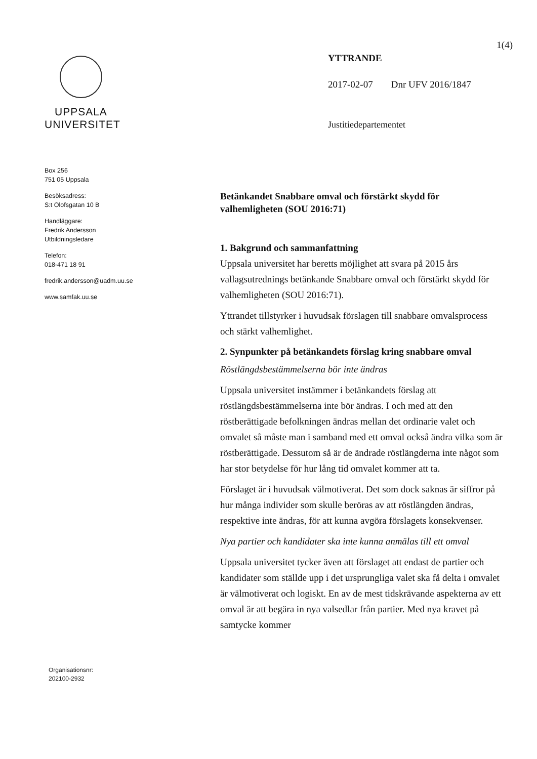UPPSALA
UNIVERSITET
Box 256
751 05 Uppsala
Besöksadress:
S:t Olofsgatan 10 B
Handläggare:
Fredrik Andersson
Utbildningsledare
Telefon:
018-471 18 91
fredrik.andersson@uadm.uu.se
www.samfak.uu.se
Organisationsnr:
202100-2932
1(4)
YTTRANDE
2017-02-07 Dnr UFV 2016/1847
Justitiedepartementet
Betänkandet Snabbare omval och förstärkt skydd för valhemligheten (SOU 2016:71)
1. Bakgrund och sammanfattning
Uppsala universitet har beretts möjlighet att svara på 2015 års vallagsutrednings betänkande Snabbare omval och förstärkt skydd för valhemligheten (SOU 2016:71).
Yttrandet tillstyrker i huvudsak förslagen till snabbare omvalsprocess och stärkt valhemlighet.
2. Synpunkter på betänkandets förslag kring snabbare omval
Röstlängdsbestämmelserna bör inte ändras
Uppsala universitet instämmer i betänkandets förslag att röstlängdsbestämmelserna inte bör ändras. I och med att den röstberättigade befolkningen ändras mellan det ordinarie valet och omvalet så måste man i samband med ett omval också ändra vilka som är röstberättigade. Dessutom så är de ändrade röstlängderna inte något som har stor betydelse för hur lång tid omvalet kommer att ta.
Förslaget är i huvudsak välmotiverat. Det som dock saknas är siffror på hur många individer som skulle beröras av att röstlängden ändras, respektive inte ändras, för att kunna avgöra förslagets konsekvenser.
Nya partier och kandidater ska inte kunna anmälas till ett omval
Uppsala universitet tycker även att förslaget att endast de partier och kandidater som ställde upp i det ursprungliga valet ska få delta i omvalet är välmotiverat och logiskt. En av de mest tidskrävande aspekterna av ett omval är att begära in nya valsedlar från partier. Med nya kravet på samtycke kommer